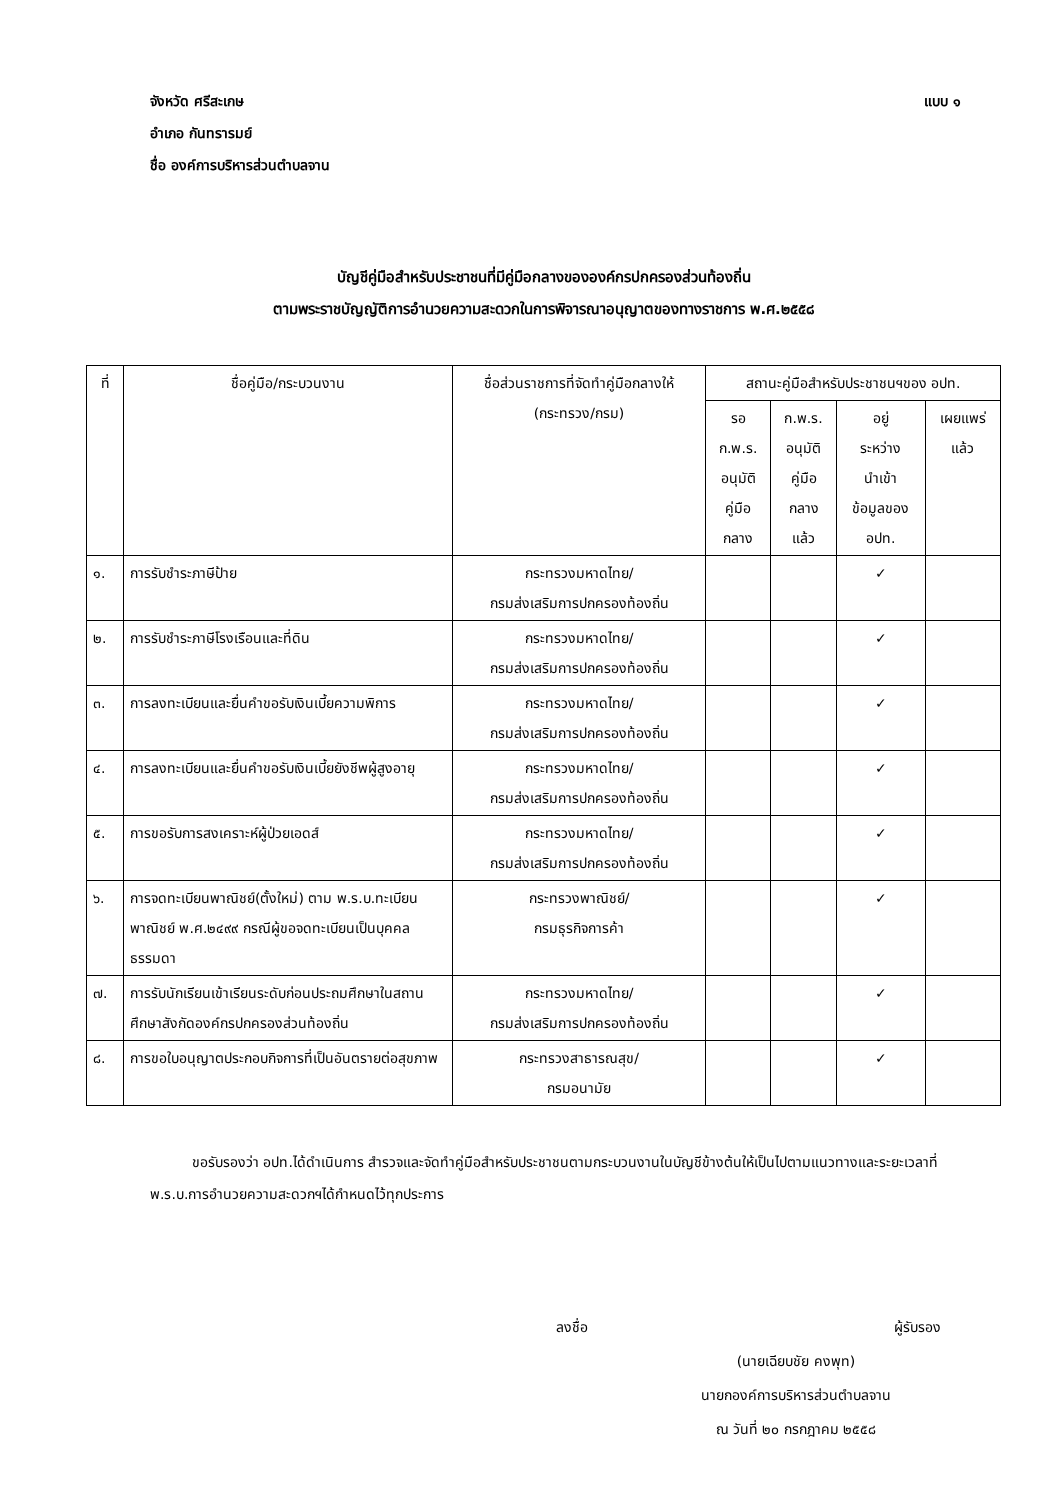จังหวัด ศรีสะเกษ แบบ ๑
อำเภอ กันทรารมย์
ชื่อ องค์การบริหารส่วนตำบลจาน
บัญชีคู่มือสำหรับประชาชนที่มีคู่มือกลางขององค์กรปกครองส่วนท้องถิ่น
ตามพระราชบัญญัติการอำนวยความสะดวกในการพิจารณาอนุญาตของทางราชการ พ.ศ.๒๕๕๘
| ที่ | ชื่อคู่มือ/กระบวนงาน | ชื่อส่วนราชการที่จัดทำคู่มือกลางให้ (กระทรวง/กรม) | สถานะคู่มือสำหรับประชาชนฯของ อปท. | | | |
| --- | --- | --- | --- | --- | --- | --- |
| | | | รอ ก.พ.ร. อนุมัติ คู่มือ กลาง | ก.พ.ร. อนุมัติ คู่มือ กลาง แล้ว | อยู่ ระหว่าง นำเข้า ข้อมูลของ อปท. | เผยแพร่ แล้ว |
| ๑. | การรับชำระภาษีป้าย | กระทรวงมหาดไทย/ กรมส่งเสริมการปกครองท้องถิ่น | | | ✓ | |
| ๒. | การรับชำระภาษีโรงเรือนและที่ดิน | กระทรวงมหาดไทย/ กรมส่งเสริมการปกครองท้องถิ่น | | | ✓ | |
| ๓. | การลงทะเบียนและยื่นคำขอรับเงินเบี้ยความพิการ | กระทรวงมหาดไทย/ กรมส่งเสริมการปกครองท้องถิ่น | | | ✓ | |
| ๔. | การลงทะเบียนและยื่นคำขอรับเงินเบี้ยยังชีพผู้สูงอายุ | กระทรวงมหาดไทย/ กรมส่งเสริมการปกครองท้องถิ่น | | | ✓ | |
| ๕. | การขอรับการสงเคราะห์ผู้ป่วยเอดส์ | กระทรวงมหาดไทย/ กรมส่งเสริมการปกครองท้องถิ่น | | | ✓ | |
| ๖. | การจดทะเบียนพาณิชย์(ตั้งใหม่) ตาม พ.ร.บ.ทะเบียนพาณิชย์ พ.ศ.๒๔๙๙ กรณีผู้ขอจดทะเบียนเป็นบุคคลธรรมดา | กระทรวงพาณิชย์/ กรมธุรกิจการค้า | | | ✓ | |
| ๗. | การรับนักเรียนเข้าเรียนระดับก่อนประถมศึกษาในสถานศึกษาสังกัดองค์กรปกครองส่วนท้องถิ่น | กระทรวงมหาดไทย/ กรมส่งเสริมการปกครองท้องถิ่น | | | ✓ | |
| ๘. | การขอใบอนุญาตประกอบกิจการที่เป็นอันตรายต่อสุขภาพ | กระทรวงสาธารณสุข/ กรมอนามัย | | | ✓ | |
   ขอรับรองว่า อปท.ได้ดำเนินการ สำรวจและจัดทำคู่มือสำหรับประชาชนตามกระบวนงานในบัญชีข้างต้นให้เป็นไปตามแนวทางและระยะเวลาที่ พ.ร.บ.การอำนวยความสะดวกฯได้กำหนดไว้ทุกประการ
ลงชื่อ ผู้รับรอง
(นายเฉียบชัย คงพุท)
นายกองค์การบริหารส่วนตำบลจาน
ณ วันที่ ๒๐ กรกฎาคม ๒๕๕๘